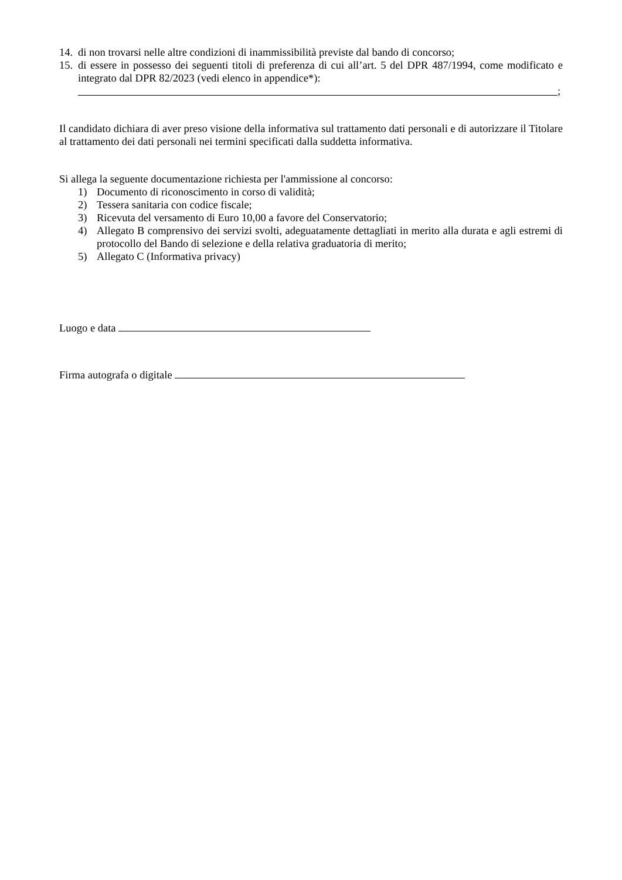14. di non trovarsi nelle altre condizioni di inammissibilità previste dal bando di concorso;
15. di essere in possesso dei seguenti titoli di preferenza di cui all’art. 5 del DPR 487/1994, come modificato e integrato dal DPR 82/2023 (vedi elenco in appendice*):
;
Il candidato dichiara di aver preso visione della informativa sul trattamento dati personali e di autorizzare il Titolare al trattamento dei dati personali nei termini specificati dalla suddetta informativa.
Si allega la seguente documentazione richiesta per l'ammissione al concorso:
1) Documento di riconoscimento in corso di validità;
2) Tessera sanitaria con codice fiscale;
3) Ricevuta del versamento di Euro 10,00 a favore del Conservatorio;
4) Allegato B comprensivo dei servizi svolti, adeguatamente dettagliati in merito alla durata e agli estremi di protocollo del Bando di selezione e della relativa graduatoria di merito;
5) Allegato C (Informativa privacy)
Luogo e data
Firma autografa o digitale